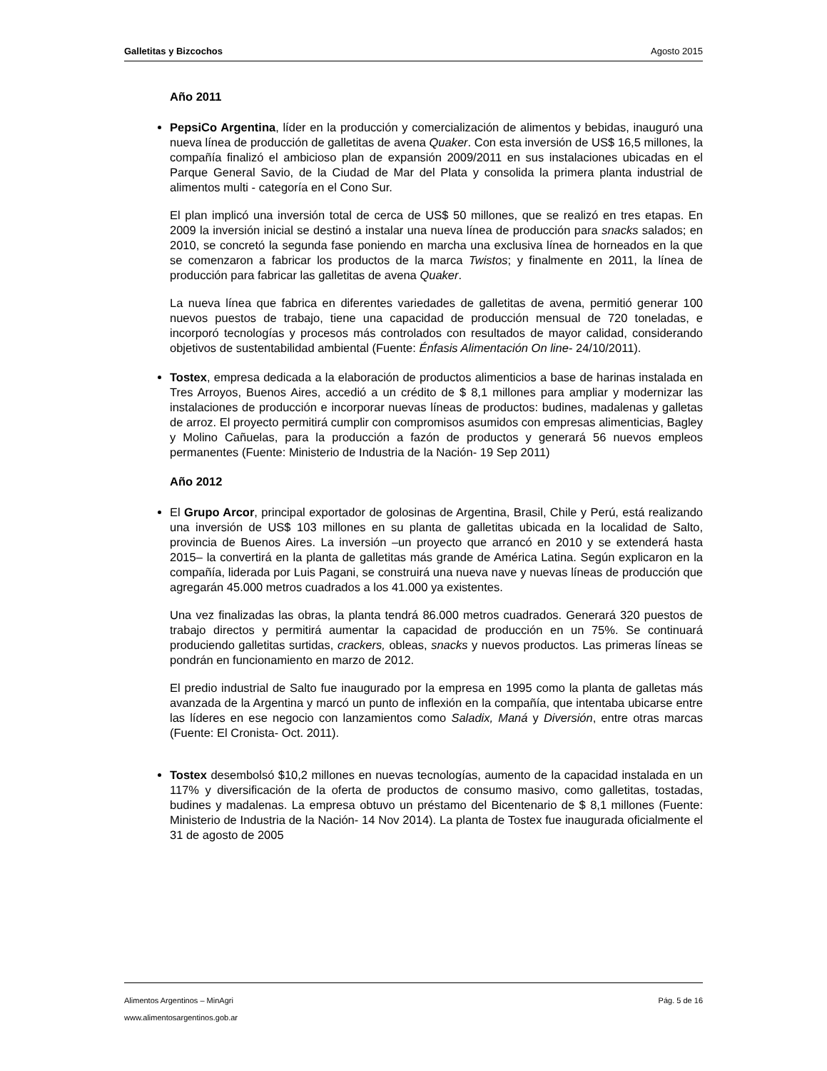Galletitas y Bizcochos Agosto 2015
Año 2011
PepsiCo Argentina, líder en la producción y comercialización de alimentos y bebidas, inauguró una nueva línea de producción de galletitas de avena Quaker. Con esta inversión de US$ 16,5 millones, la compañía finalizó el ambicioso plan de expansión 2009/2011 en sus instalaciones ubicadas en el Parque General Savio, de la Ciudad de Mar del Plata y consolida la primera planta industrial de alimentos multi - categoría en el Cono Sur.
El plan implicó una inversión total de cerca de US$ 50 millones, que se realizó en tres etapas. En 2009 la inversión inicial se destinó a instalar una nueva línea de producción para snacks salados; en 2010, se concretó la segunda fase poniendo en marcha una exclusiva línea de horneados en la que se comenzaron a fabricar los productos de la marca Twistos; y finalmente en 2011, la línea de producción para fabricar las galletitas de avena Quaker.
La nueva línea que fabrica en diferentes variedades de galletitas de avena, permitió generar 100 nuevos puestos de trabajo, tiene una capacidad de producción mensual de 720 toneladas, e incorporó tecnologías y procesos más controlados con resultados de mayor calidad, considerando objetivos de sustentabilidad ambiental (Fuente: Énfasis Alimentación On line- 24/10/2011).
Tostex, empresa dedicada a la elaboración de productos alimenticios a base de harinas instalada en Tres Arroyos, Buenos Aires, accedió a un crédito de $ 8,1 millones para ampliar y modernizar las instalaciones de producción e incorporar nuevas líneas de productos: budines, madalenas y galletas de arroz. El proyecto permitirá cumplir con compromisos asumidos con empresas alimenticias, Bagley y Molino Cañuelas, para la producción a fazón de productos y generará 56 nuevos empleos permanentes (Fuente: Ministerio de Industria de la Nación- 19 Sep 2011)
Año 2012
El Grupo Arcor, principal exportador de golosinas de Argentina, Brasil, Chile y Perú, está realizando una inversión de US$ 103 millones en su planta de galletitas ubicada en la localidad de Salto, provincia de Buenos Aires. La inversión –un proyecto que arrancó en 2010 y se extenderá hasta 2015– la convertirá en la planta de galletitas más grande de América Latina. Según explicaron en la compañía, liderada por Luis Pagani, se construirá una nueva nave y nuevas líneas de producción que agregarán 45.000 metros cuadrados a los 41.000 ya existentes.
Una vez finalizadas las obras, la planta tendrá 86.000 metros cuadrados. Generará 320 puestos de trabajo directos y permitirá aumentar la capacidad de producción en un 75%. Se continuará produciendo galletitas surtidas, crackers, obleas, snacks y nuevos productos. Las primeras líneas se pondrán en funcionamiento en marzo de 2012.
El predio industrial de Salto fue inaugurado por la empresa en 1995 como la planta de galletas más avanzada de la Argentina y marcó un punto de inflexión en la compañía, que intentaba ubicarse entre las líderes en ese negocio con lanzamientos como Saladix, Maná y Diversión, entre otras marcas (Fuente: El Cronista- Oct. 2011).
Tostex desembolsó $10,2 millones en nuevas tecnologías, aumento de la capacidad instalada en un 117% y diversificación de la oferta de productos de consumo masivo, como galletitas, tostadas, budines y madalenas. La empresa obtuvo un préstamo del Bicentenario de $ 8,1 millones (Fuente: Ministerio de Industria de la Nación- 14 Nov 2014). La planta de Tostex fue inaugurada oficialmente el 31 de agosto de 2005
Alimentos Argentinos – MinAgri Pág. 5 de 16
www.alimentosargentinos.gob.ar